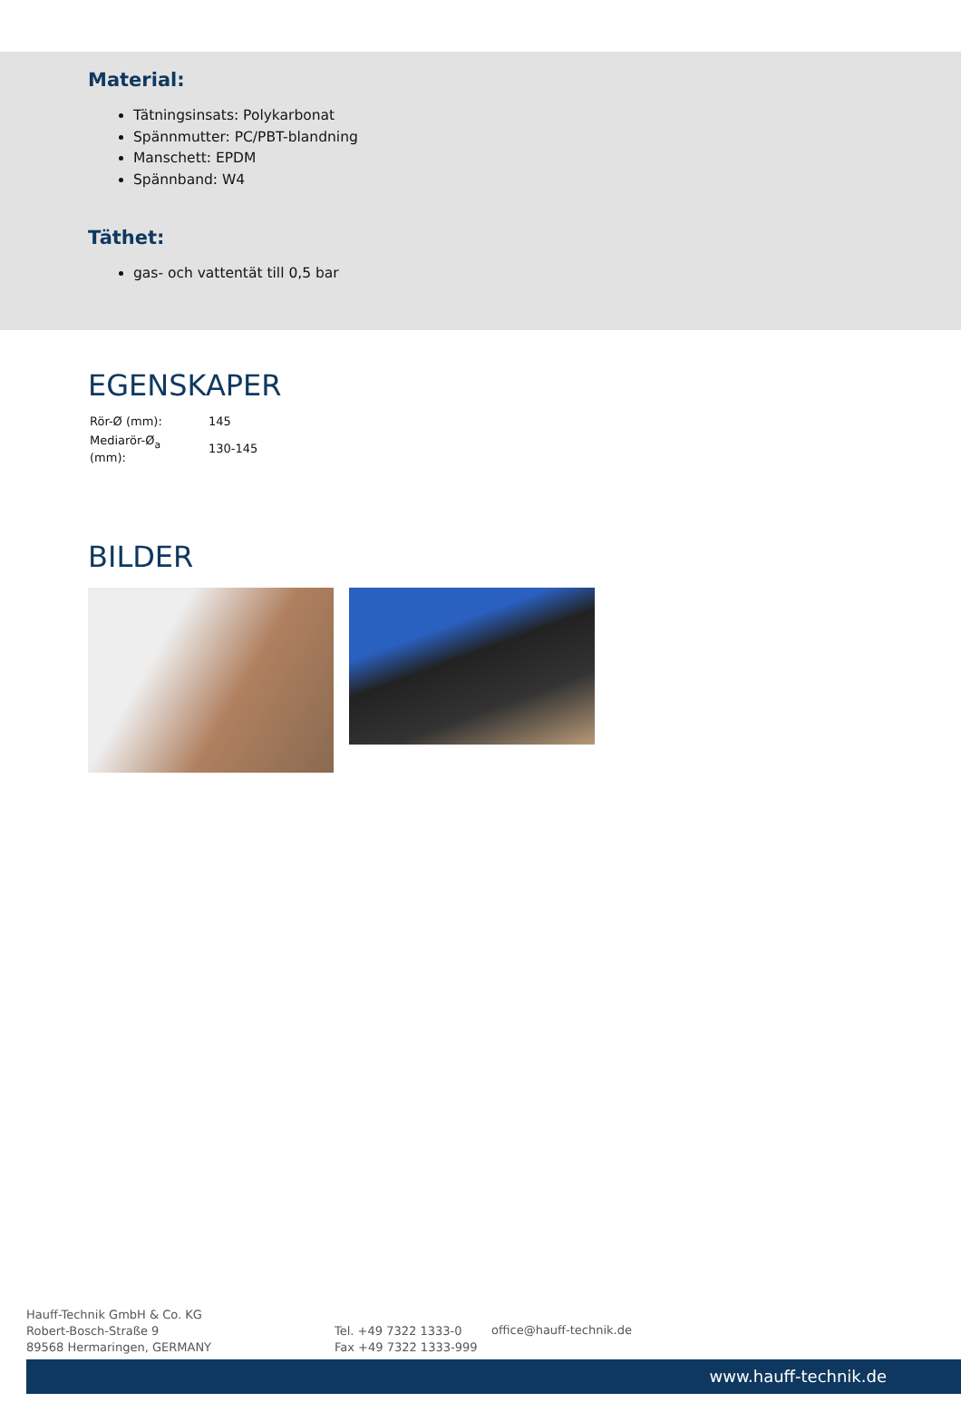Material:
Tätningsinsats: Polykarbonat
Spännmutter: PC/PBT-blandning
Manschett: EPDM
Spännband: W4
Täthet:
gas- och vattentät till 0,5 bar
EGENSKAPER
| Rör-Ø (mm): | 145 |
| Mediarör-Ø<sub>a</sub> (mm): | 130-145 |
BILDER
Hauff-Technik GmbH & Co. KG
Robert-Bosch-Straße 9
89568 Hermaringen, GERMANY
Tel. +49 7322 1333-0
Fax +49 7322 1333-999
office@hauff-technik.de
www.hauff-technik.de